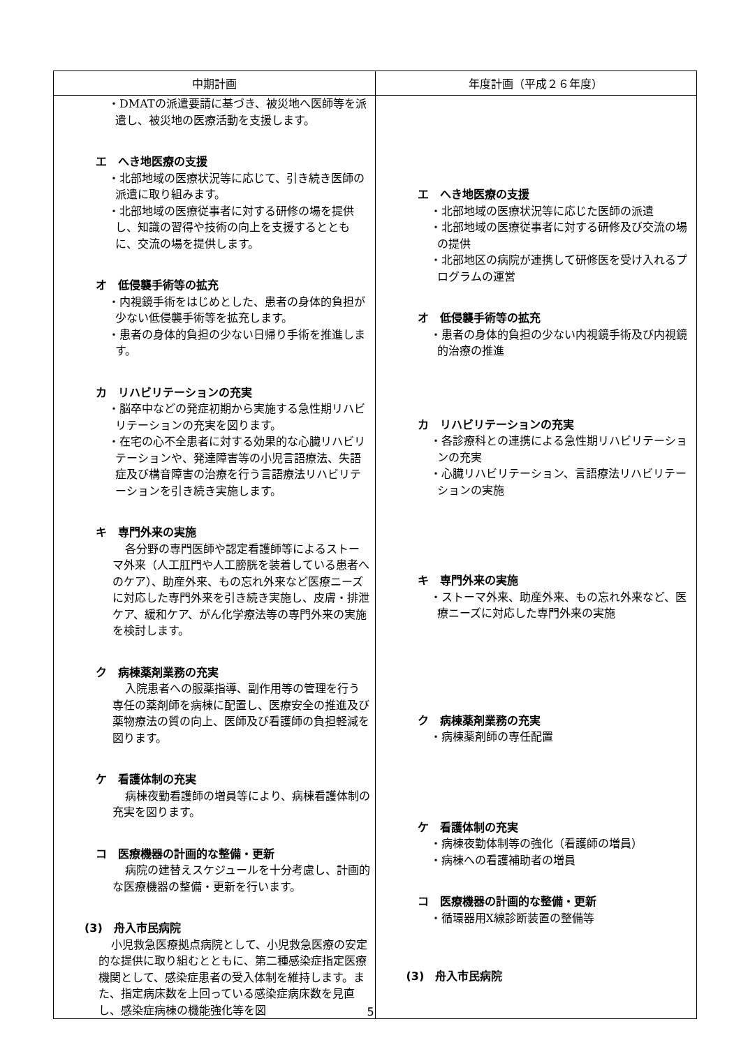| 中期計画 | 年度計画（平成２６年度） |
| --- | --- |
| ・DMATの派遣要請に基づき、被災地へ医師等を派遣し、被災地の医療活動を支援します。 エ へき地医療の支援 ・北部地域の医療状況等に応じて、引き続き医師の派遣に取り組みます。 ・北部地域の医療従事者に対する研修の場を提供し、知識の習得や技術の向上を支援するとともに、交流の場を提供します。 オ 低侵襲手術等の拡充 ・内視鏡手術をはじめとした、患者の身体的負担が少ない低侵襲手術等を拡充します。 ・患者の身体的負担の少ない日帰り手術を推進します。 カ リハビリテーションの充実 ・脳卒中などの発症初期から実施する急性期リハビリテーションの充実を図ります。 ・在宅の心不全患者に対する効果的な心臓リハビリテーションや、発達障害等の小児言語療法、失語症及び構音障害の治療を行う言語療法リハビリテーションを引き続き実施します。 キ 専門外来の実施 各分野の専門医師や認定看護師等によるストーマ外来（人工肛門や人工膀胱を装着している患者へのケア）、助産外来、もの忘れ外来など医療ニーズに対応した専門外来を引き続き実施し、皮膚・排泄ケア、緩和ケア、がん化学療法等の専門外来の実施を検討します。 ク 病棟薬剤業務の充実 入院患者への服薬指導、副作用等の管理を行う専任の薬剤師を病棟に配置し、医療安全の推進及び薬物療法の質の向上、医師及び看護師の負担軽減を図ります。 ケ 看護体制の充実 病棟夜勤看護師の増員等により、病棟看護体制の充実を図ります。 コ 医療機器の計画的な整備・更新 病院の建替えスケジュールを十分考慮し、計画的な医療機器の整備・更新を行います。 (3) 舟入市民病院 小児救急医療拠点病院として、小児救急医療の安定的な提供に取り組むとともに、第二種感染症指定医療機関として、感染症患者の受入体制を維持します。また、指定病床数を上回っている感染症病床数を見直し、感染症病棟の機能強化等を図 | エ へき地医療の支援 ・北部地域の医療状況等に応じた医師の派遣 ・北部地域の医療従事者に対する研修及び交流の場の提供 ・北部地区の病院が連携して研修医を受け入れるプログラムの運営 オ 低侵襲手術等の拡充 ・患者の身体的負担の少ない内視鏡手術及び内視鏡的治療の推進 カ リハビリテーションの充実 ・各診療科との連携による急性期リハビリテーションの充実 ・心臓リハビリテーション、言語療法リハビリテーションの実施 キ 専門外来の実施 ・ストーマ外来、助産外来、もの忘れ外来など、医療ニーズに対応した専門外来の実施 ク 病棟薬剤業務の充実 ・病棟薬剤師の専任配置 ケ 看護体制の充実 ・病棟夜勤体制等の強化（看護師の増員） ・病棟への看護補助者の増員 コ 医療機器の計画的な整備・更新 ・循環器用X線診断装置の整備等 (3) 舟入市民病院 |
5